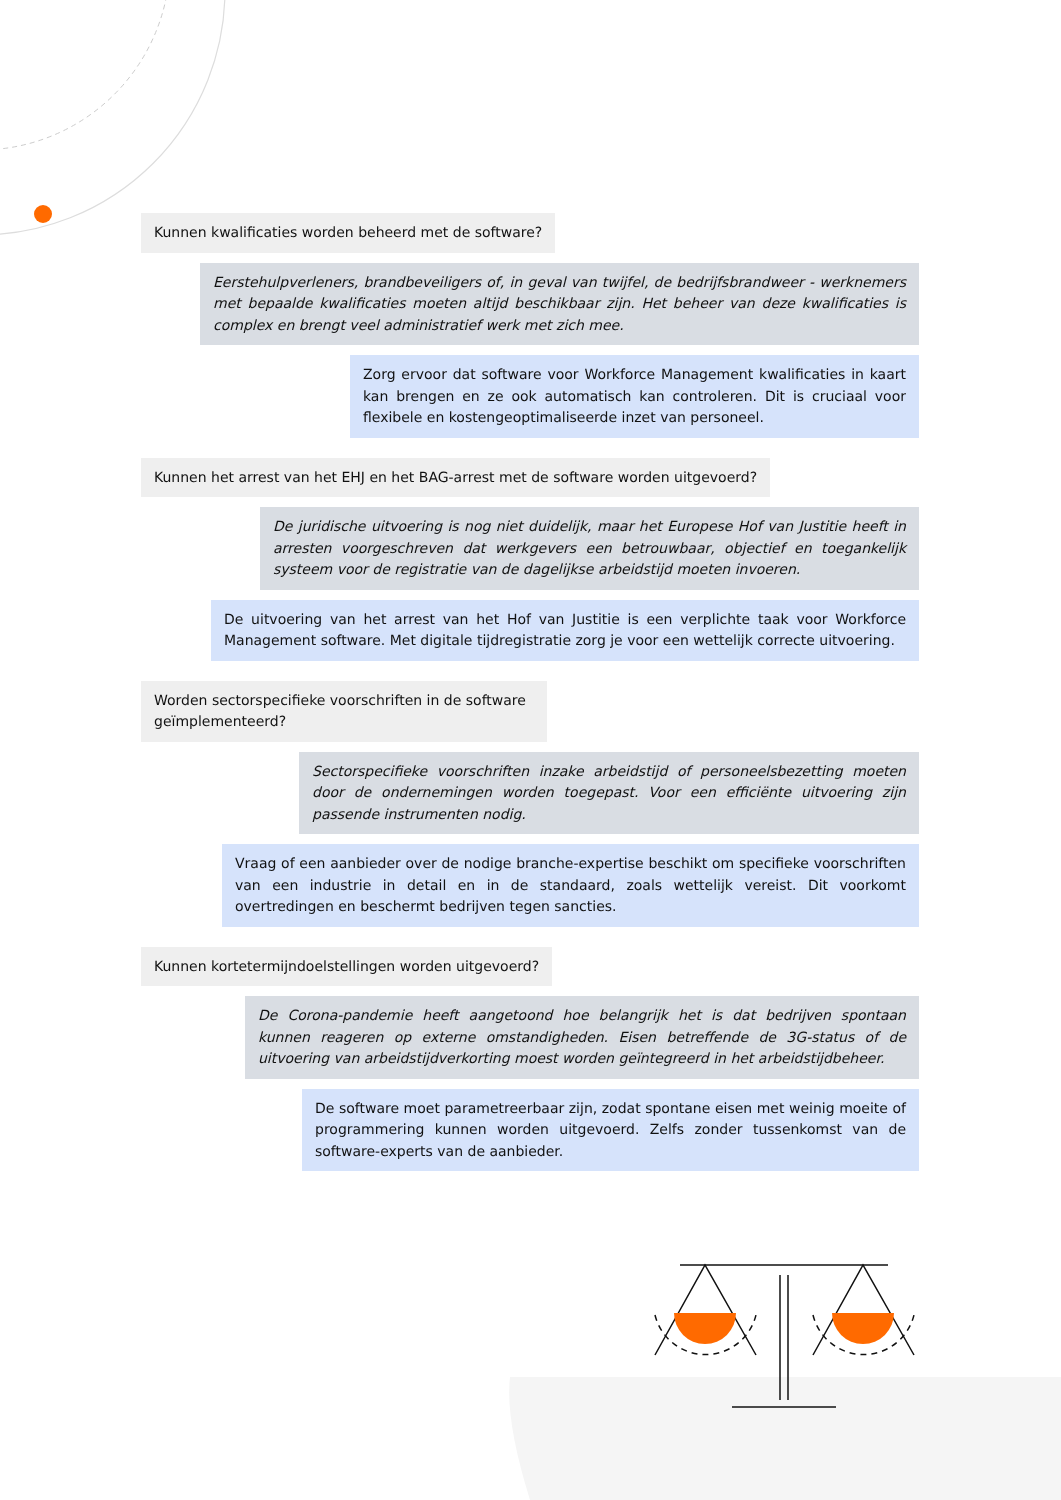Kunnen kwalificaties worden beheerd met de software?
Eerstehulpverleners, brandbeveiligers of, in geval van twijfel, de bedrijfsbrandweer - werknemers met bepaalde kwalificaties moeten altijd beschikbaar zijn. Het beheer van deze kwalificaties is complex en brengt veel administratief werk met zich mee.
Zorg ervoor dat software voor Workforce Management kwalificaties in kaart kan brengen en ze ook automatisch kan controleren. Dit is cruciaal voor flexibele en kostengeoptimaliseerde inzet van personeel.
Kunnen het arrest van het EHJ en het BAG-arrest met de software worden uitgevoerd?
De juridische uitvoering is nog niet duidelijk, maar het Europese Hof van Justitie heeft in arresten voorgeschreven dat werkgevers een betrouwbaar, objectief en toegankelijk systeem voor de registratie van de dagelijkse arbeidstijd moeten invoeren.
De uitvoering van het arrest van het Hof van Justitie is een verplichte taak voor Workforce Management software. Met digitale tijdregistratie zorg je voor een wettelijk correcte uitvoering.
Worden sectorspecifieke voorschriften in de software geïmplementeerd?
Sectorspecifieke voorschriften inzake arbeidstijd of personeelsbezetting moeten door de ondernemingen worden toegepast. Voor een efficiënte uitvoering zijn passende instrumenten nodig.
Vraag of een aanbieder over de nodige branche-expertise beschikt om specifieke voorschriften van een industrie in detail en in de standaard, zoals wettelijk vereist. Dit voorkomt overtredingen en beschermt bedrijven tegen sancties.
Kunnen kortetermijndoelstellingen worden uitgevoerd?
De Corona-pandemie heeft aangetoond hoe belangrijk het is dat bedrijven spontaan kunnen reageren op externe omstandigheden. Eisen betreffende de 3G-status of de uitvoering van arbeidstijdverkorting moest worden geïntegreerd in het arbeidstijdbeheer.
De software moet parametreerbaar zijn, zodat spontane eisen met weinig moeite of programmering kunnen worden uitgevoerd. Zelfs zonder tussenkomst van de software-experts van de aanbieder.